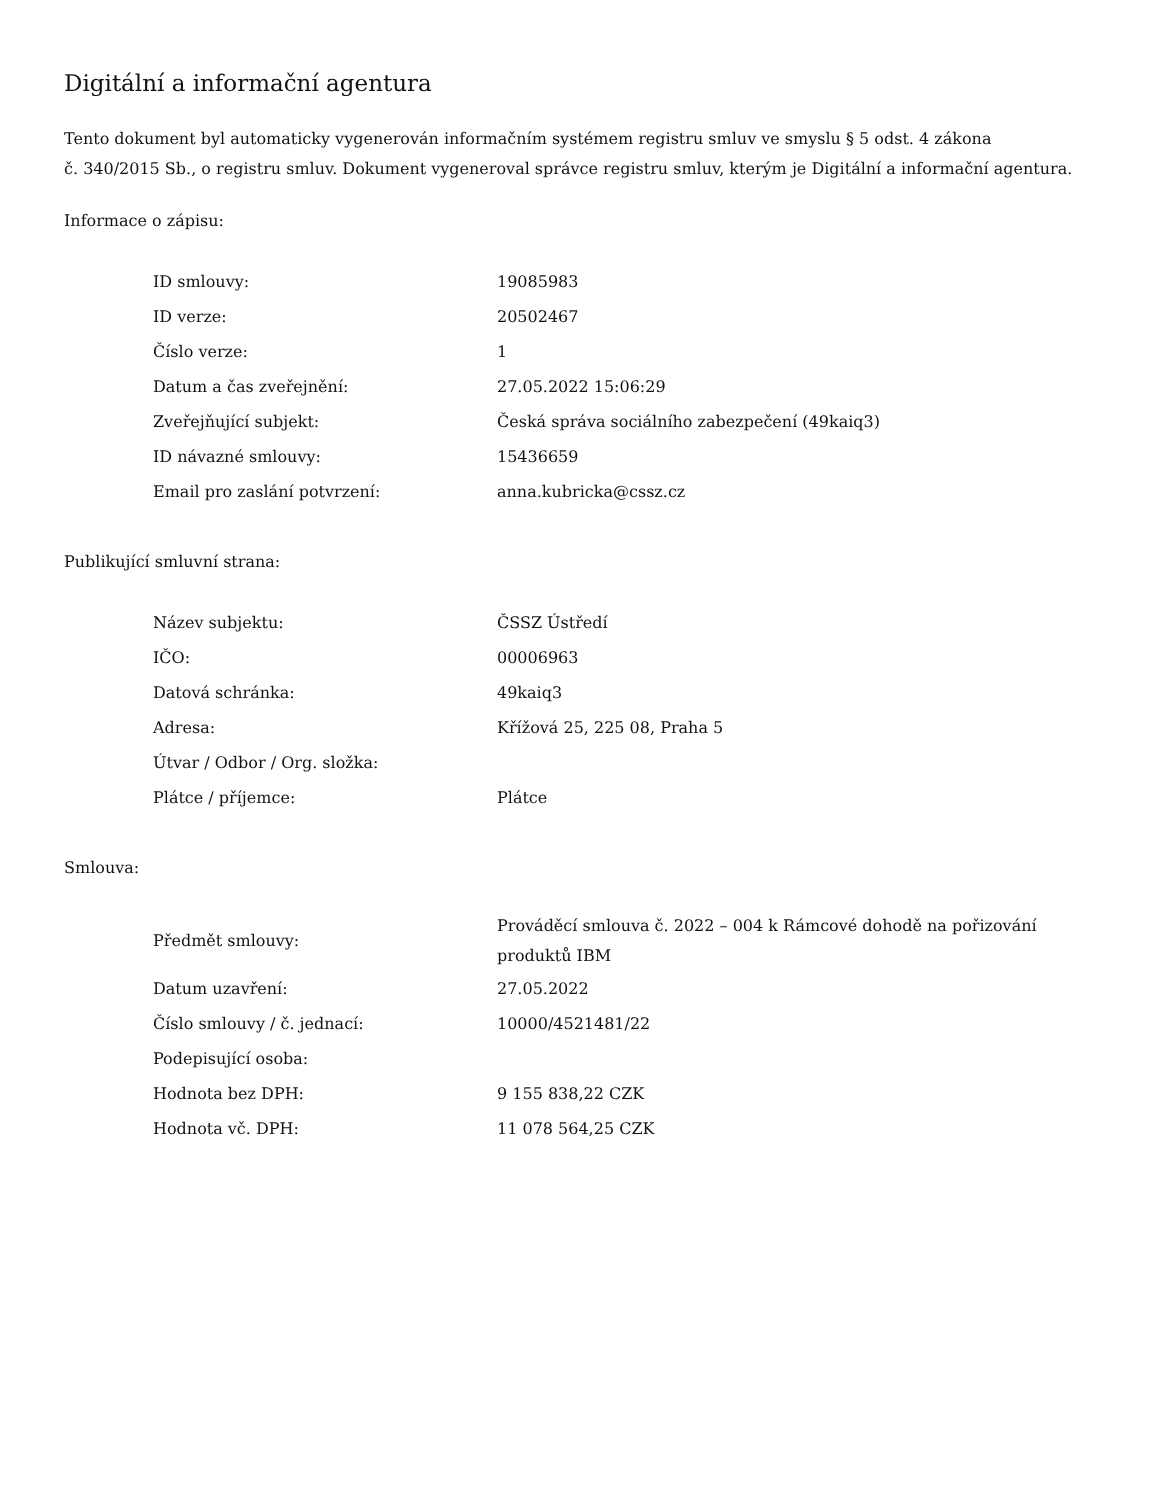Digitální a informační agentura
Tento dokument byl automaticky vygenerován informačním systémem registru smluv ve smyslu § 5 odst. 4 zákona
č. 340/2015 Sb., o registru smluv. Dokument vygeneroval správce registru smluv, kterým je Digitální a informační agentura.
Informace o zápisu:
| ID smlouvy: | 19085983 |
| ID verze: | 20502467 |
| Číslo verze: | 1 |
| Datum a čas zveřejnění: | 27.05.2022 15:06:29 |
| Zveřejňující subjekt: | Česká správa sociálního zabezpečení (49kaiq3) |
| ID návazné smlouvy: | 15436659 |
| Email pro zaslání potvrzení: | anna.kubricka@cssz.cz |
Publikující smluvní strana:
| Název subjektu: | ČSSZ Ústředí |
| IČO: | 00006963 |
| Datová schránka: | 49kaiq3 |
| Adresa: | Křížová 25, 225 08, Praha 5 |
| Útvar / Odbor / Org. složka: | |
| Plátce / příjemce: | Plátce |
Smlouva:
| Předmět smlouvy: | Prováděcí smlouva č. 2022 – 004 k Rámcové dohodě na pořizování produktů IBM |
| Datum uzavření: | 27.05.2022 |
| Číslo smlouvy / č. jednací: | 10000/4521481/22 |
| Podepisující osoba: | |
| Hodnota bez DPH: | 9 155 838,22 CZK |
| Hodnota vč. DPH: | 11 078 564,25 CZK |